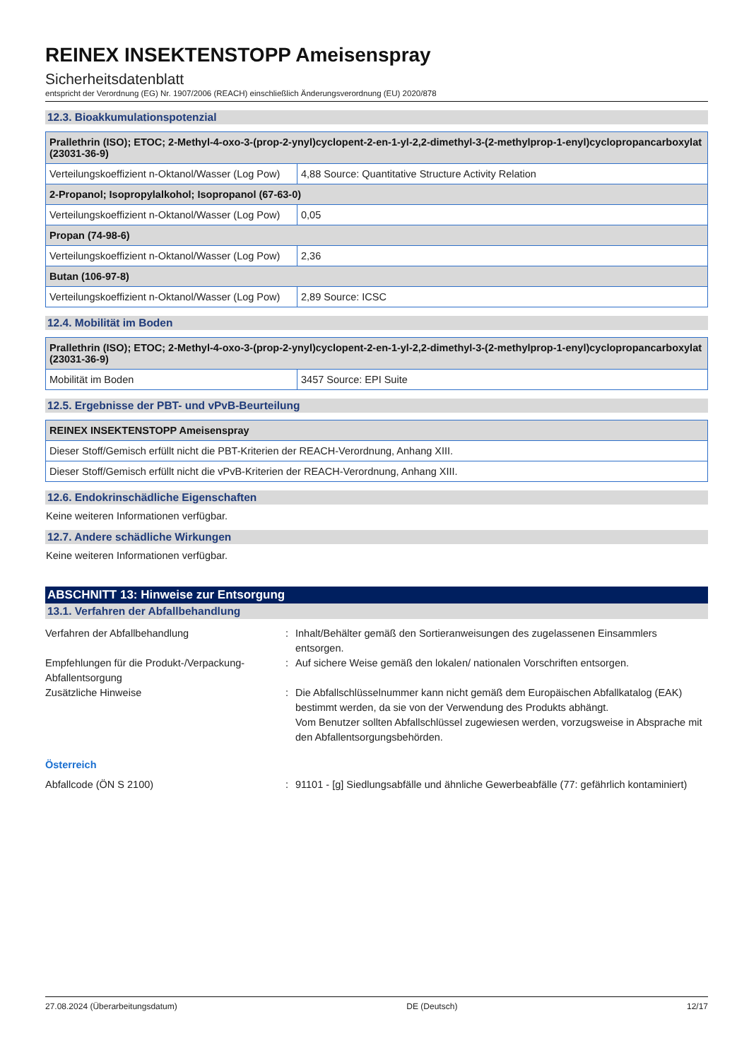REINEX INSEKTENSTOPP Ameisenspray
Sicherheitsdatenblatt
entspricht der Verordnung (EG) Nr. 1907/2006 (REACH) einschließlich Änderungsverordnung (EU) 2020/878
12.3. Bioakkumulationspotenzial
| Prallethrin (ISO); ETOC; 2-Methyl-4-oxo-3-(prop-2-ynyl)cyclopent-2-en-1-yl-2,2-dimethyl-3-(2-methylprop-1-enyl)cyclopropancarboxylat (23031-36-9) | |
| --- | --- |
| Verteilungskoeffizient n-Oktanol/Wasser (Log Pow) | 4,88 Source: Quantitative Structure Activity Relation |
| 2-Propanol; Isopropylalkohol; Isopropanol (67-63-0) | |
| Verteilungskoeffizient n-Oktanol/Wasser (Log Pow) | 0,05 |
| Propan (74-98-6) | |
| Verteilungskoeffizient n-Oktanol/Wasser (Log Pow) | 2,36 |
| Butan (106-97-8) | |
| Verteilungskoeffizient n-Oktanol/Wasser (Log Pow) | 2,89 Source: ICSC |
12.4. Mobilität im Boden
| Prallethrin (ISO); ETOC; 2-Methyl-4-oxo-3-(prop-2-ynyl)cyclopent-2-en-1-yl-2,2-dimethyl-3-(2-methylprop-1-enyl)cyclopropancarboxylat (23031-36-9) | |
| --- | --- |
| Mobilität im Boden | 3457 Source: EPI Suite |
12.5. Ergebnisse der PBT- und vPvB-Beurteilung
| REINEX INSEKTENSTOPP Ameisenspray |
| --- |
| Dieser Stoff/Gemisch erfüllt nicht die PBT-Kriterien der REACH-Verordnung, Anhang XIII. |
| Dieser Stoff/Gemisch erfüllt nicht die vPvB-Kriterien der REACH-Verordnung, Anhang XIII. |
12.6. Endokrinschädliche Eigenschaften
Keine weiteren Informationen verfügbar.
12.7. Andere schädliche Wirkungen
Keine weiteren Informationen verfügbar.
ABSCHNITT 13: Hinweise zur Entsorgung
13.1. Verfahren der Abfallbehandlung
Verfahren der Abfallbehandlung
:
Inhalt/Behälter gemäß den Sortieranweisungen des zugelassenen Einsammlers entsorgen.
Empfehlungen für die Produkt-/Verpackung-Abfallentsorgung
:
Auf sichere Weise gemäß den lokalen/ nationalen Vorschriften entsorgen.
Zusätzliche Hinweise
:
Die Abfallschlüsselnummer kann nicht gemäß dem Europäischen Abfallkatalog (EAK) bestimmt werden, da sie von der Verwendung des Produkts abhängt.
Vom Benutzer sollten Abfallschlüssel zugewiesen werden, vorzugsweise in Absprache mit den Abfallentsorgungsbehörden.
Österreich
Abfallcode (ÖN S 2100)
:
91101 - [g] Siedlungsabfälle und ähnliche Gewerbeabfälle (77: gefährlich kontaminiert)
27.08.2024 (Überarbeitungsdatum) DE (Deutsch) 12/17